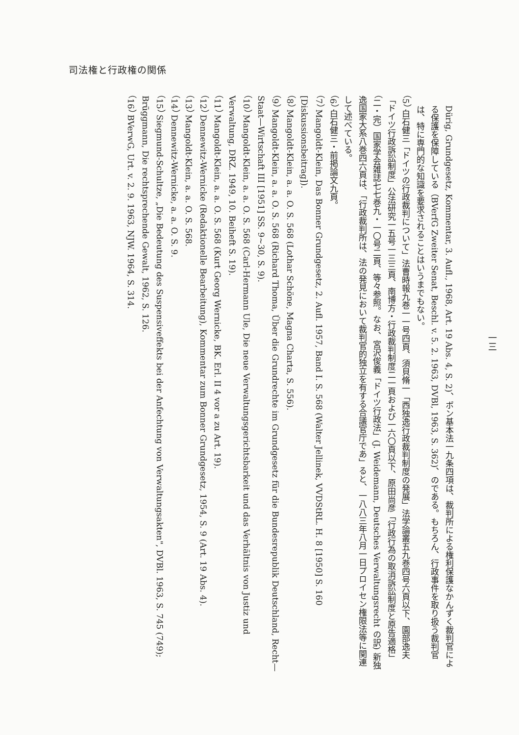司法権と行政権の関係
Dürig, Grundgesetz, Kommentar, 3. Aufl., 1968, Art. 19 Abs. 4, S. 2)、ボン基本法一九条四項は、裁判所による権利保護なかんずく裁判官による保護を保障している（BVerfG Zweiter Senat, Beschl. v. 5. 2. 1963, DVBl, 1963, S. 362)、のである。もちろん、行政事件を取り扱う裁判官は、特に専門的な知識を要求されることはいうまでもない。
（5） 白石健三「ドイツの行政裁判について」法曹時報九巻一一号四頁、須貝脩一「西独逸行政裁判制度の発展」法学論叢五九巻四号六頁以下、園部逸夫「ドイツ行政訴訟制度」公法研究一五号一三三頁、南博方・行政裁判制度二一頁および一六〇頁以下、原田尚彦「行政行為の取消訴訟制度と原告適格」（二・完）国家学会雑誌七七巻九・一〇号二頁、等々参照。なお、宮沢俊義「ドイツ行政法」(J. Weidemann, Deutsches Verwaltungsrecht の訳) 新独逸国家大系八巻四六頁は、「行政裁判所は、法の発見において裁判官的独立を有する合議官庁であ」ると、一八八三年八月一日プロイセン権限法等に関連して述べている。
（6） 白石健三・前掲論文九頁。
（7） Mangoldt-Klein, Das Bonner Grundgesetz, 2. Aufl. 1957, Band I. S. 568 (Walter Jellinek, VVDStRL. H. 8 [1950] S. 160 [Diskussionsbeitrag]).
（8） Mangoldt-Klein, a. a. O. S. 568 (Lothar Schöne, Magna Charta, S. 556).
（9） Mangoldt-Klein, a. a. O. S. 568 (Richard Thoma, Über die Grundrechte im Grundgesetz für die Bundesrepublik Deutschland, Recht—Staat—Wirtschaft III [1951] SS. 9~30, S. 9).
（10） Mangoldt-Klein, a. a. O. S. 568 (Carl-Hermann Ule, Die neue Verwaltungsgerichtsbarkeit und das Verhältnis von Justiz und Verwaltung, DRZ. 1949, 10. Beiheft S. 19).
（11） Mangoldt-Klein, a. a. O. S. 568 (Kurt Georg Wernicke, BK. Erl. II 4 vor a zu Art. 19).
（12） Dennewitz-Wernicke (Redaktionelle Bearbeitung), Kommentar zum Bonner Grundgesetz, 1954, S. 9 (Art. 19 Abs. 4).
（13） Mangoldt-Klein, a. a. O. S. 568.
（14） Dennewitz-Wernicke, a. a. O. S. 9.
（15） Siegmund-Schultze, „Die Bedeutung des Suspensiveffekts bei der Anfechtung von Verwaltungsakten", DVBl. 1963, S. 745 (749); Brüggmann, Die rechtsprechende Gewalt, 1962, S. 126.
（16） BVerwG, Urt. v. 2. 9. 1963, NJW. 1964, S. 314.
一三